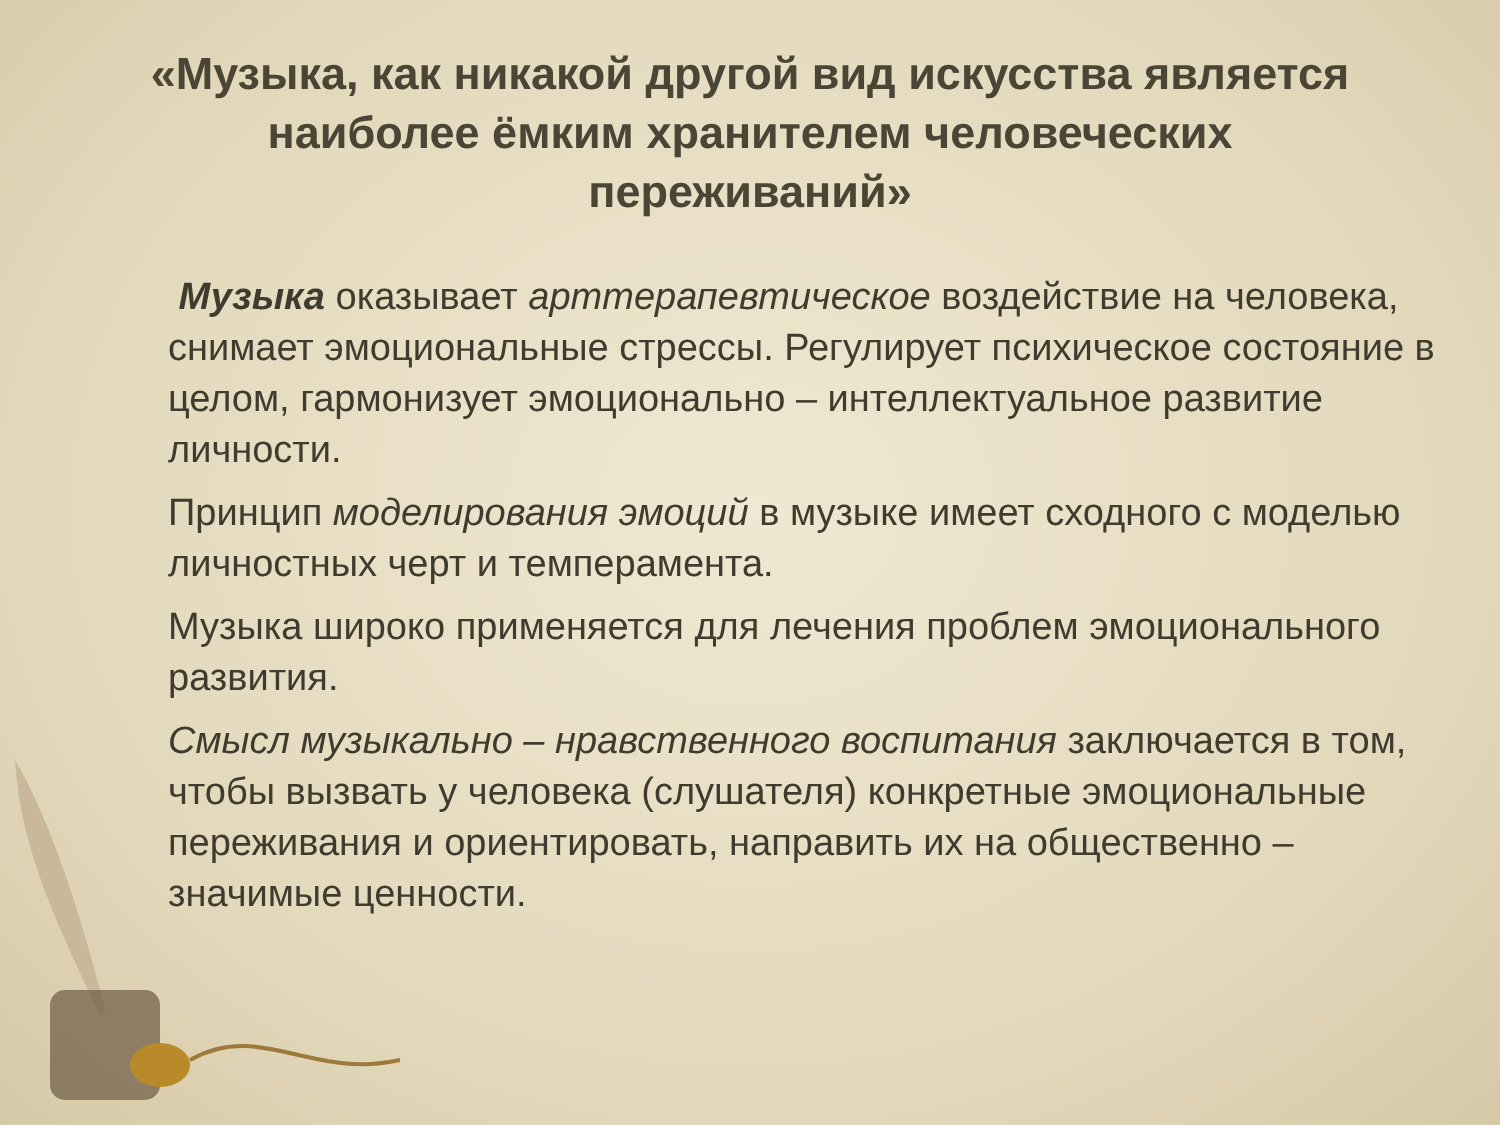«Музыка, как никакой другой вид искусства является наиболее ёмким хранителем человеческих переживаний»
Музыка оказывает арттерапевтическое воздействие на человека, снимает эмоциональные стрессы. Регулирует психическое состояние в целом, гармонизует эмоционально – интеллектуальное развитие личности.
Принцип моделирования эмоций в музыке имеет сходного с моделью личностных черт и темперамента.
Музыка широко применяется для лечения проблем эмоционального развития.
Смысл музыкально – нравственного воспитания заключается в том, чтобы вызвать у человека (слушателя) конкретные эмоциональные переживания и ориентировать, направить их на общественно – значимые ценности.